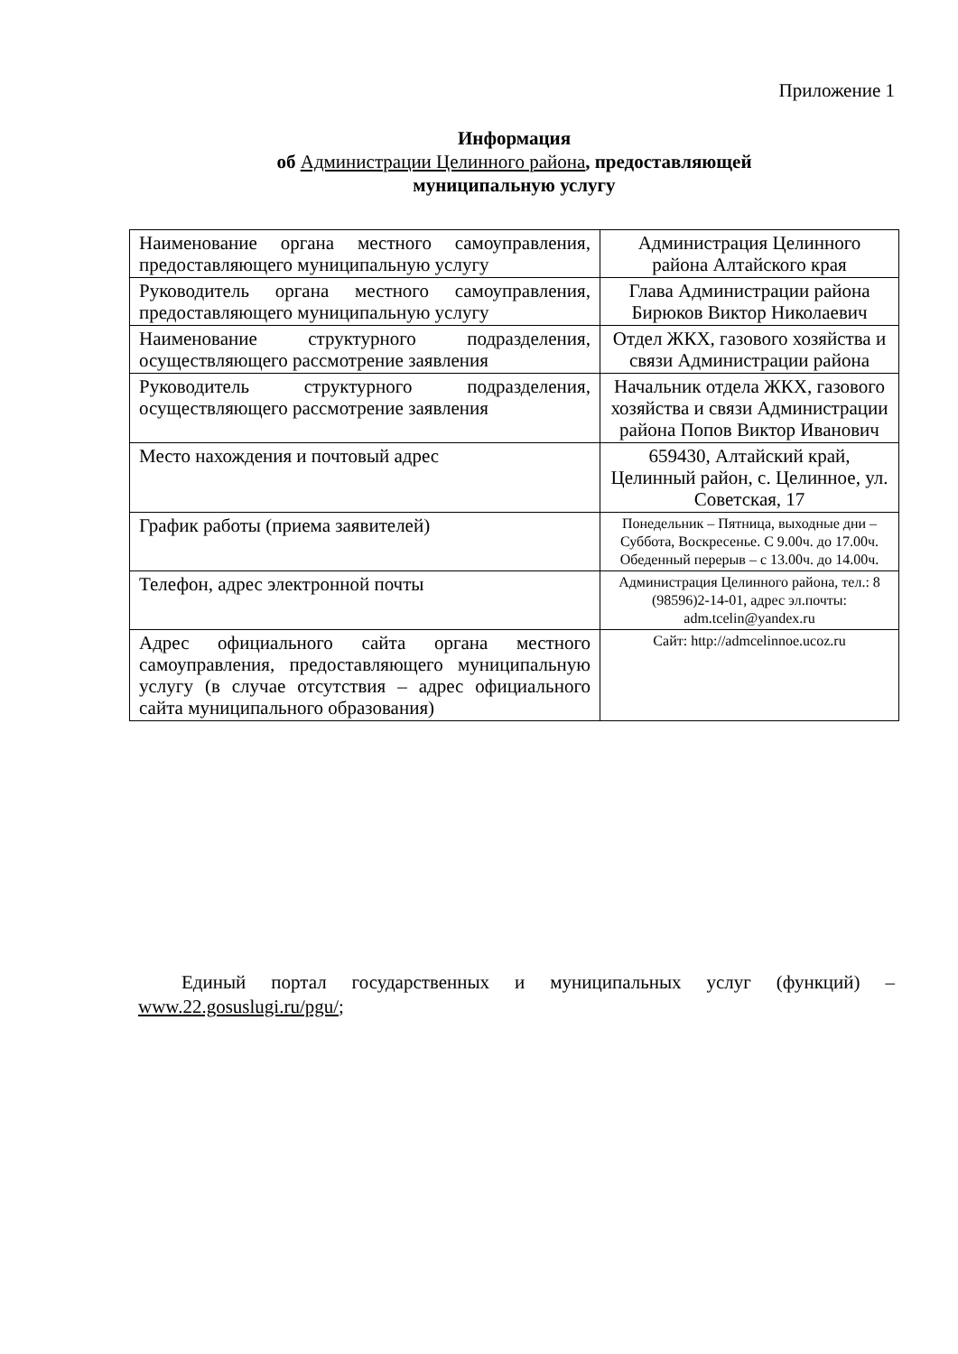Приложение 1
Информация
об Администрации Целинного района, предоставляющей
муниципальную услугу
| Наименование органа местного самоуправления, предоставляющего муниципальную услугу | Администрация Целинного района Алтайского края |
| Руководитель органа местного самоуправления, предоставляющего муниципальную услугу | Глава Администрации района Бирюков Виктор Николаевич |
| Наименование структурного подразделения, осуществляющего рассмотрение заявления | Отдел ЖКХ, газового хозяйства и связи Администрации района |
| Руководитель структурного подразделения, осуществляющего рассмотрение заявления | Начальник отдела ЖКХ, газового хозяйства и связи Администрации района Попов Виктор Иванович |
| Место нахождения и почтовый адрес | 659430, Алтайский край, Целинный район, с. Целинное, ул. Советская, 17 |
| График работы (приема заявителей) | Понедельник – Пятница, выходные дни – Суббота, Воскресенье. С 9.00ч. до 17.00ч. Обеденный перерыв – с 13.00ч. до 14.00ч. |
| Телефон, адрес электронной почты | Администрация Целинного района, тел.: 8 (98596)2-14-01, адрес эл.почты: adm.tcelin@yandex.ru |
| Адрес официального сайта органа местного самоуправления, предоставляющего муниципальную услугу (в случае отсутствия – адрес официального сайта муниципального образования) | Сайт: http://admcelinnoe.ucoz.ru |
Единый портал государственных и муниципальных услуг (функций) – www.22.gosuslugi.ru/pgu/;